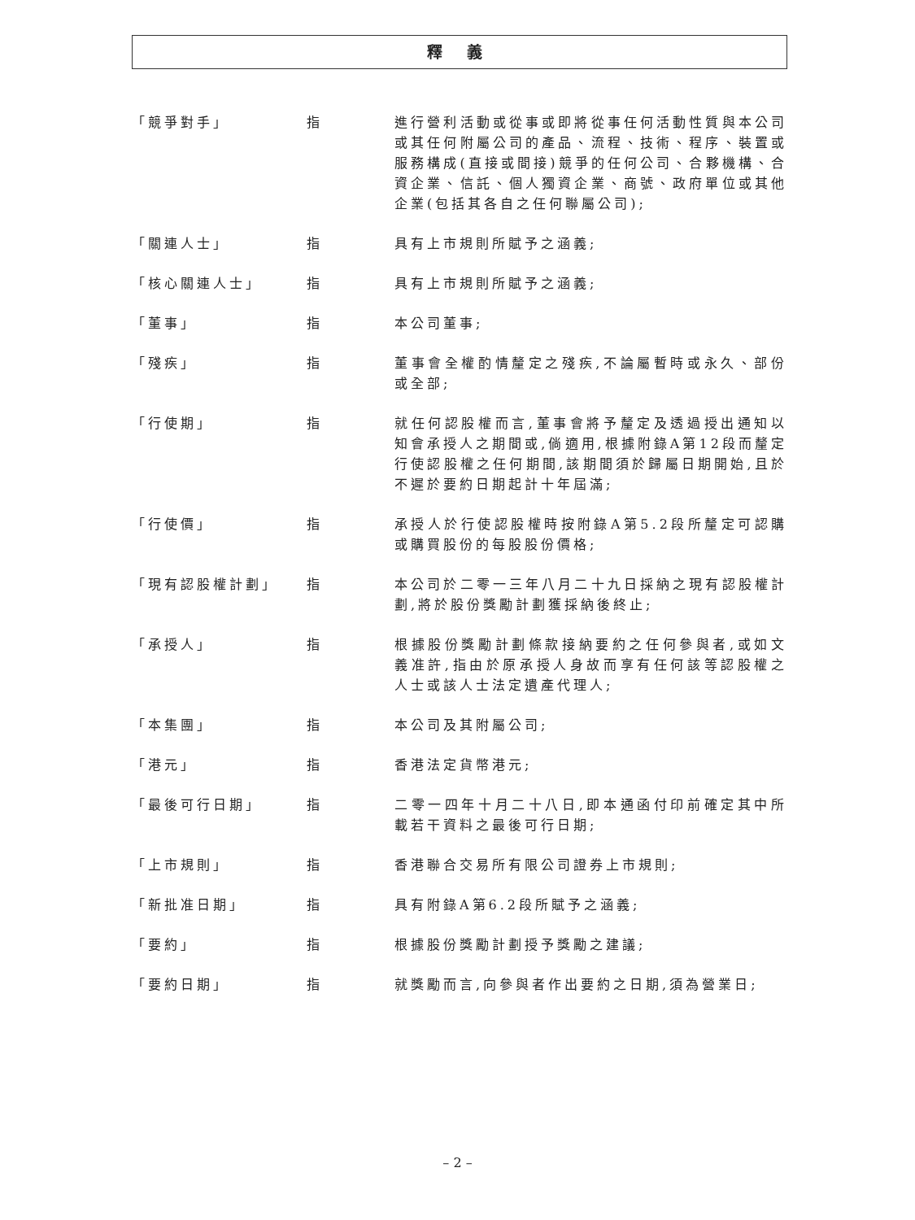釋 義
「競爭對手」 指 進行營利活動或從事或即將從事任何活動性質與本公司或其任何附屬公司的產品、流程、技術、程序、裝置或服務構成(直接或間接)競爭的任何公司、合夥機構、合資企業、信託、個人獨資企業、商號、政府單位或其他企業(包括其各自之任何聯屬公司);
「關連人士」 指 具有上市規則所賦予之涵義;
「核心關連人士」 指 具有上市規則所賦予之涵義;
「董事」 指 本公司董事;
「殘疾」 指 董事會全權酌情釐定之殘疾,不論屬暫時或永久、部份或全部;
「行使期」 指 就任何認股權而言,董事會將予釐定及透過授出通知以知會承授人之期間或,倘適用,根據附錄A第12段而釐定行使認股權之任何期間,該期間須於歸屬日期開始,且於不遲於要約日期起計十年屆滿;
「行使價」 指 承授人於行使認股權時按附錄A第5.2段所釐定可認購或購買股份的每股股份價格;
「現有認股權計劃」 指 本公司於二零一三年八月二十九日採納之現有認股權計劃,將於股份獎勵計劃獲採納後終止;
「承授人」 指 根據股份獎勵計劃條款接納要約之任何參與者,或如文義准許,指由於原承授人身故而享有任何該等認股權之人士或該人士法定遺產代理人;
「本集團」 指 本公司及其附屬公司;
「港元」 指 香港法定貨幣港元;
「最後可行日期」 指 二零一四年十月二十八日,即本通函付印前確定其中所載若干資料之最後可行日期;
「上市規則」 指 香港聯合交易所有限公司證券上市規則;
「新批准日期」 指 具有附錄A第6.2段所賦予之涵義;
「要約」 指 根據股份獎勵計劃授予獎勵之建議;
「要約日期」 指 就獎勵而言,向參與者作出要約之日期,須為營業日;
– 2 –